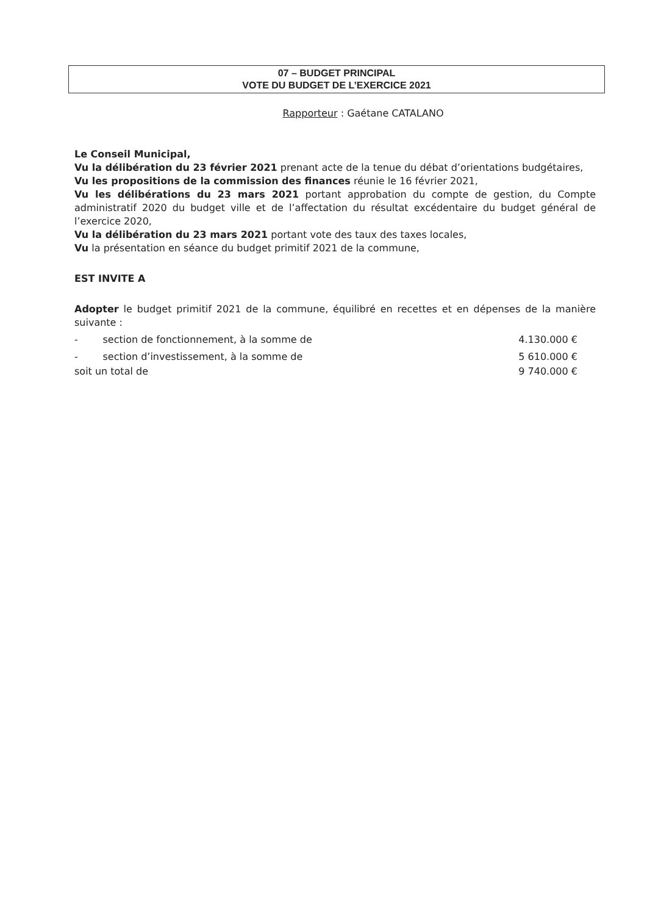07 – BUDGET PRINCIPAL
VOTE DU BUDGET DE L’EXERCICE 2021
Rapporteur : Gaétane CATALANO
Le Conseil Municipal,
Vu la délibération du 23 février 2021 prenant acte de la tenue du débat d’orientations budgétaires,
Vu les propositions de la commission des finances réunie le 16 février 2021,
Vu les délibérations du 23 mars 2021 portant approbation du compte de gestion, du Compte administratif 2020 du budget ville et de l’affectation du résultat excédentaire du budget général de l’exercice 2020,
Vu la délibération du 23 mars 2021 portant vote des taux des taxes locales,
Vu la présentation en séance du budget primitif 2021 de la commune,
EST INVITE A
Adopter le budget primitif 2021 de la commune, équilibré en recettes et en dépenses de la manière suivante :
- section de fonctionnement, à la somme de 4.130.000 €
- section d’investissement, à la somme de 5 610.000 €
soit un total de 9 740.000 €